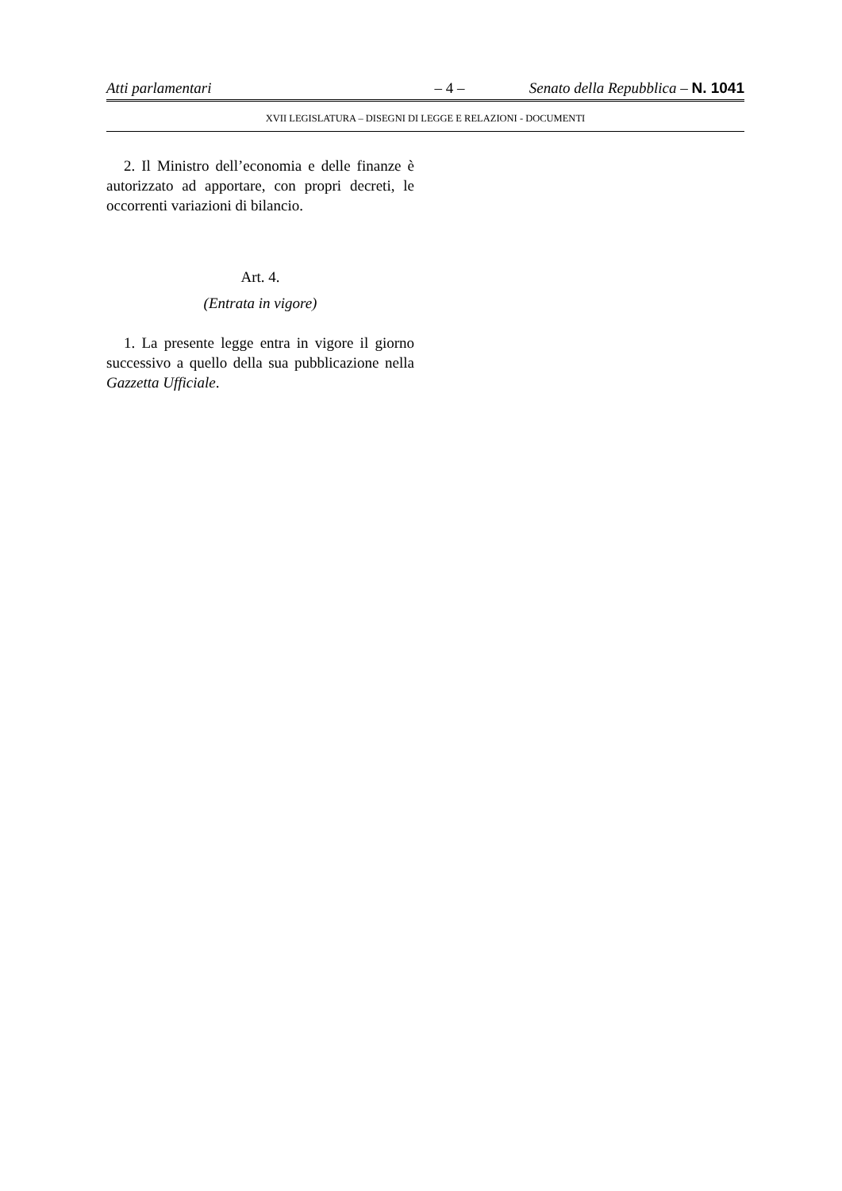Atti parlamentari – 4 – Senato della Repubblica – N. 1041
XVII LEGISLATURA – DISEGNI DI LEGGE E RELAZIONI - DOCUMENTI
2. Il Ministro dell’economia e delle finanze è autorizzato ad apportare, con propri decreti, le occorrenti variazioni di bilancio.
Art. 4.
(Entrata in vigore)
1. La presente legge entra in vigore il giorno successivo a quello della sua pubblicazione nella Gazzetta Ufficiale.